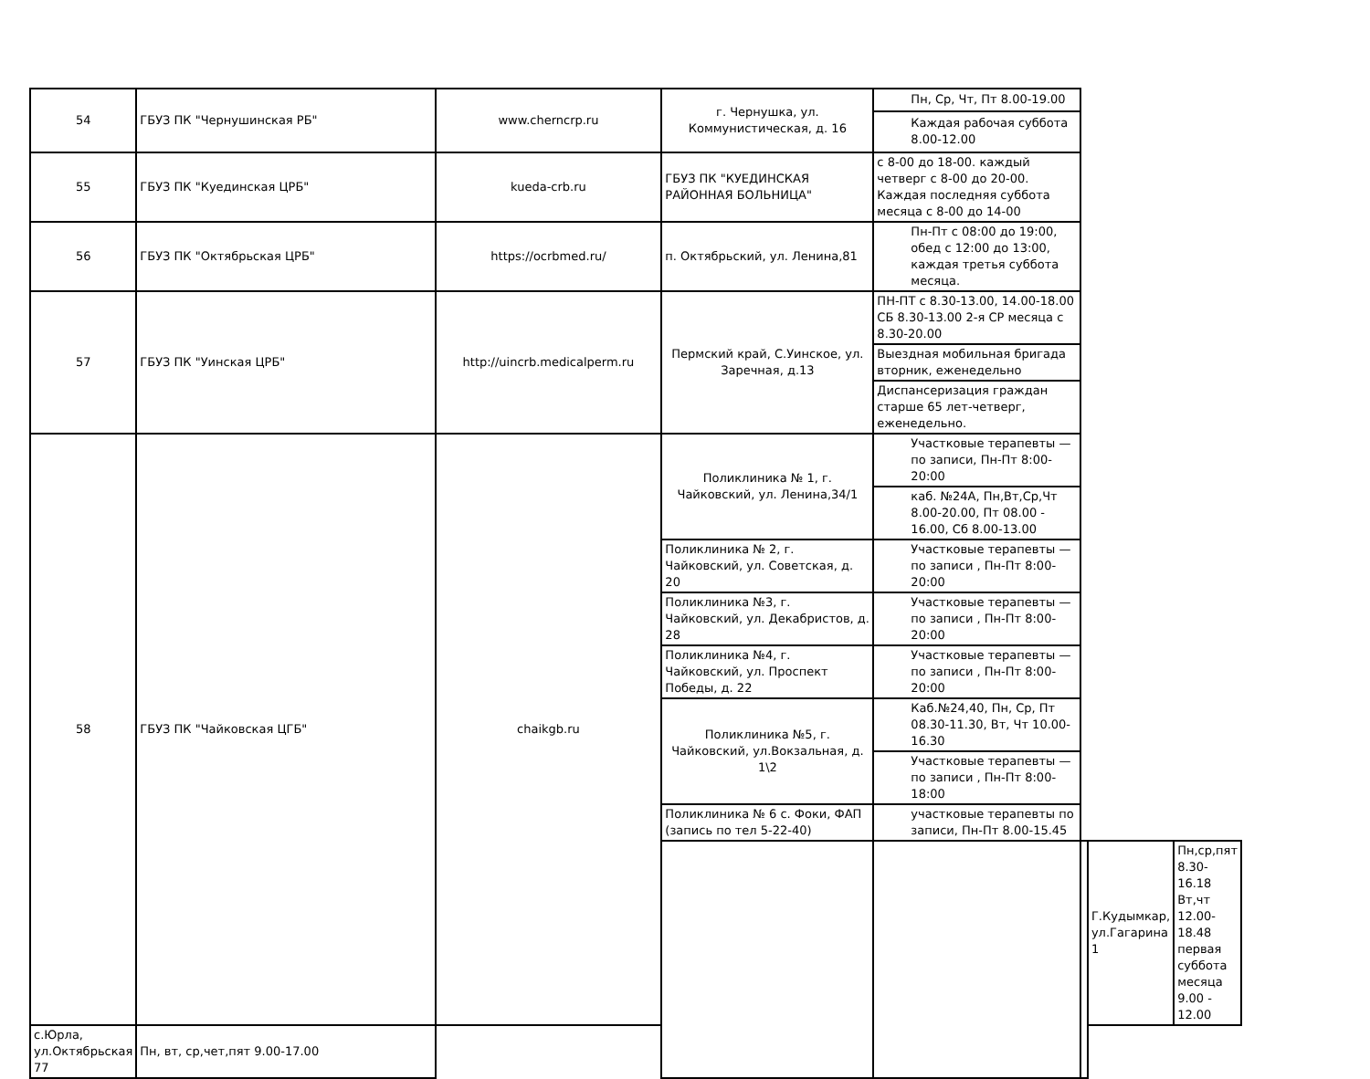| 54 | ГБУЗ ПК "Чернушинская РБ" | www.cherncrp.ru | г. Чернушка, ул. Коммунистическая, д. 16 | Пн, Ср, Чт, Пт 8.00-19.00 | | | |
| | | | | Каждая рабочая суббота 8.00-12.00 | | | |
| 55 | ГБУЗ ПК "Куединская ЦРБ" | kueda-crb.ru | ГБУЗ ПК "КУЕДИНСКАЯ РАЙОННАЯ БОЛЬНИЦА" | с 8-00 до 18-00. каждый четверг с 8-00 до 20-00. Каждая последняя суббота месяца с 8-00 до 14-00 | | | |
| 56 | ГБУЗ ПК "Октябрьская ЦРБ" | https://ocrbmed.ru/ | п. Октябрьский, ул. Ленина,81 | Пн-Пт с 08:00 до 19:00, обед с 12:00 до 13:00, каждая третья суббота месяца. | | | |
| 57 | ГБУЗ ПК "Уинская ЦРБ" | http://uincrb.medicalperm.ru | Пермский край, С.Уинское, ул. Заречная, д.13 | ПН-ПТ с 8.30-13.00, 14.00-18.00 СБ 8.30-13.00 2-я СР месяца с 8.30-20.00 | | | |
| | | | | Выездная мобильная бригада вторник, еженедельно | | | |
| | | | | Диспансеризация граждан старше 65 лет-четверг, еженедельно. | | | |
| 58 | ГБУЗ ПК "Чайковская ЦГБ" | chaikgb.ru | Поликлиника № 1, г. Чайковский, ул. Ленина,34/1 | Участковые терапевты — по записи, Пн-Пт 8:00-20:00 | | | |
| | | | | каб. №24А, Пн,Вт,Ср,Чт 8.00-20.00, Пт 08.00 - 16.00, Сб 8.00-13.00 | | | |
| | | | Поликлиника № 2, г. Чайковский, ул. Советская, д. 20 | Участковые терапевты — по записи , Пн-Пт 8:00-20:00 | | | |
| | | | Поликлиника №3, г. Чайковский, ул. Декабристов, д. 28 | Участковые терапевты — по записи , Пн-Пт 8:00-20:00 | | | |
| | | | Поликлиника №4, г. Чайковский, ул. Проспект Победы, д. 22 | Участковые терапевты — по записи , Пн-Пт 8:00-20:00 | | | |
| | | | Поликлиника №5, г. Чайковский, ул.Вокзальная, д. 1\2 | Каб.№24,40, Пн, Ср, Пт 08.30-11.30, Вт, Чт 10.00-16.30 | | | |
| | | | | Участковые терапевты — по записи , Пн-Пт 8:00-18:00 | | | |
| | | | Поликлиника № 6 с. Фоки, ФАП (запись по тел 5-22-40) | участковые терапевты по записи, Пн-Пт 8.00-15.45 | | | |
| | | | | | | Г.Кудымкар, ул.Гагарина 1 | Пн,ср,пят 8.30-16.18 Вт,чт 12.00-18.48 первая суббота месяца 9.00 - 12.00 |
| с.Юрла, ул.Октябрьская 77 | Пн, вт, ср,чет,пят 9.00-17.00 | | | | | | |